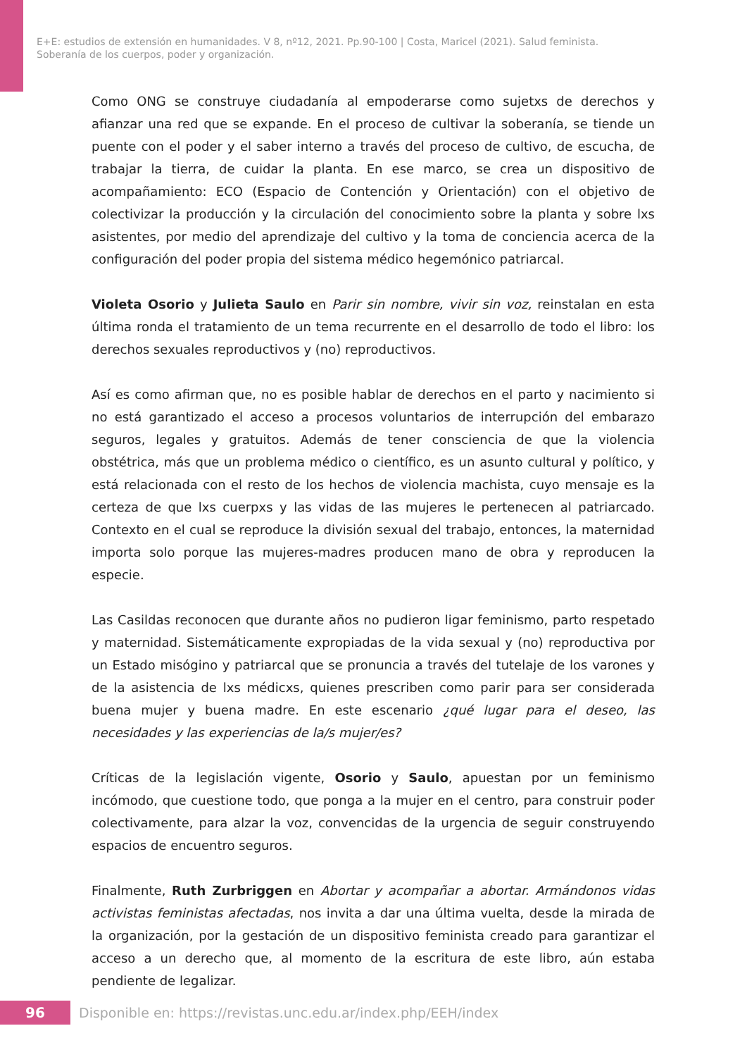E+E: estudios de extensión en humanidades. V 8, nº12, 2021. Pp.90-100 | Costa, Maricel (2021). Salud feminista.
Soberanía de los cuerpos, poder y organización.
Como ONG se construye ciudadanía al empoderarse como sujetxs de derechos y afianzar una red que se expande. En el proceso de cultivar la soberanía, se tiende un puente con el poder y el saber interno a través del proceso de cultivo, de escucha, de trabajar la tierra, de cuidar la planta. En ese marco, se crea un dispositivo de acompañamiento: ECO (Espacio de Contención y Orientación) con el objetivo de colectivizar la producción y la circulación del conocimiento sobre la planta y sobre lxs asistentes, por medio del aprendizaje del cultivo y la toma de conciencia acerca de la configuración del poder propia del sistema médico hegemónico patriarcal.
Violeta Osorio y Julieta Saulo en Parir sin nombre, vivir sin voz, reinstalan en esta última ronda el tratamiento de un tema recurrente en el desarrollo de todo el libro: los derechos sexuales reproductivos y (no) reproductivos.
Así es como afirman que, no es posible hablar de derechos en el parto y nacimiento si no está garantizado el acceso a procesos voluntarios de interrupción del embarazo seguros, legales y gratuitos. Además de tener consciencia de que la violencia obstétrica, más que un problema médico o científico, es un asunto cultural y político, y está relacionada con el resto de los hechos de violencia machista, cuyo mensaje es la certeza de que lxs cuerpxs y las vidas de las mujeres le pertenecen al patriarcado. Contexto en el cual se reproduce la división sexual del trabajo, entonces, la maternidad importa solo porque las mujeres-madres producen mano de obra y reproducen la especie.
Las Casildas reconocen que durante años no pudieron ligar feminismo, parto respetado y maternidad. Sistemáticamente expropiadas de la vida sexual y (no) reproductiva por un Estado misógino y patriarcal que se pronuncia a través del tutelaje de los varones y de la asistencia de lxs médicxs, quienes prescriben como parir para ser considerada buena mujer y buena madre. En este escenario ¿qué lugar para el deseo, las necesidades y las experiencias de la/s mujer/es?
Críticas de la legislación vigente, Osorio y Saulo, apuestan por un feminismo incómodo, que cuestione todo, que ponga a la mujer en el centro, para construir poder colectivamente, para alzar la voz, convencidas de la urgencia de seguir construyendo espacios de encuentro seguros.
Finalmente, Ruth Zurbriggen en Abortar y acompañar a abortar. Armándonos vidas activistas feministas afectadas, nos invita a dar una última vuelta, desde la mirada de la organización, por la gestación de un dispositivo feminista creado para garantizar el acceso a un derecho que, al momento de la escritura de este libro, aún estaba pendiente de legalizar.
96 Disponible en: https://revistas.unc.edu.ar/index.php/EEH/index